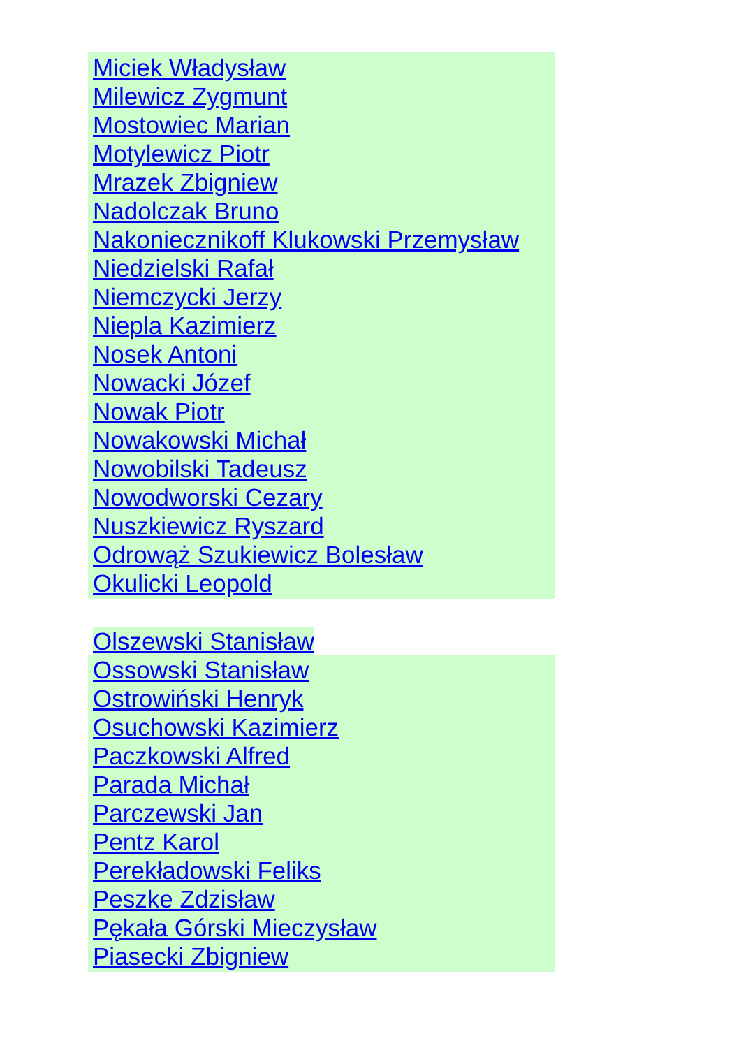Miciek Władysław
Milewicz Zygmunt
Mostowiec Marian
Motylewicz Piotr
Mrazek Zbigniew
Nadolczak Bruno
Nakonieczni­koff Klukowski Przemysław
Niedzielski Rafał
Niemczycki Jerzy
Niepla Kazimierz
Nosek Antoni
Nowacki Józef
Nowak Piotr
Nowakowski Michał
Nowobilski Tadeusz
Nowodworski Cezary
Nuszkiewicz Ryszard
Odrowąż Szukiewicz Bolesław
Okulicki Leopold
Olszewski Stanisław
Ossowski Stanisław
Ostrowiński Henryk
Osuchowski Kazimierz
Paczkowski Alfred
Parada Michał
Parczewski Jan
Pentz Karol
Perekładowski Feliks
Peszke Zdzisław
Pękała Górski Mieczysław
Piasecki Zbigniew